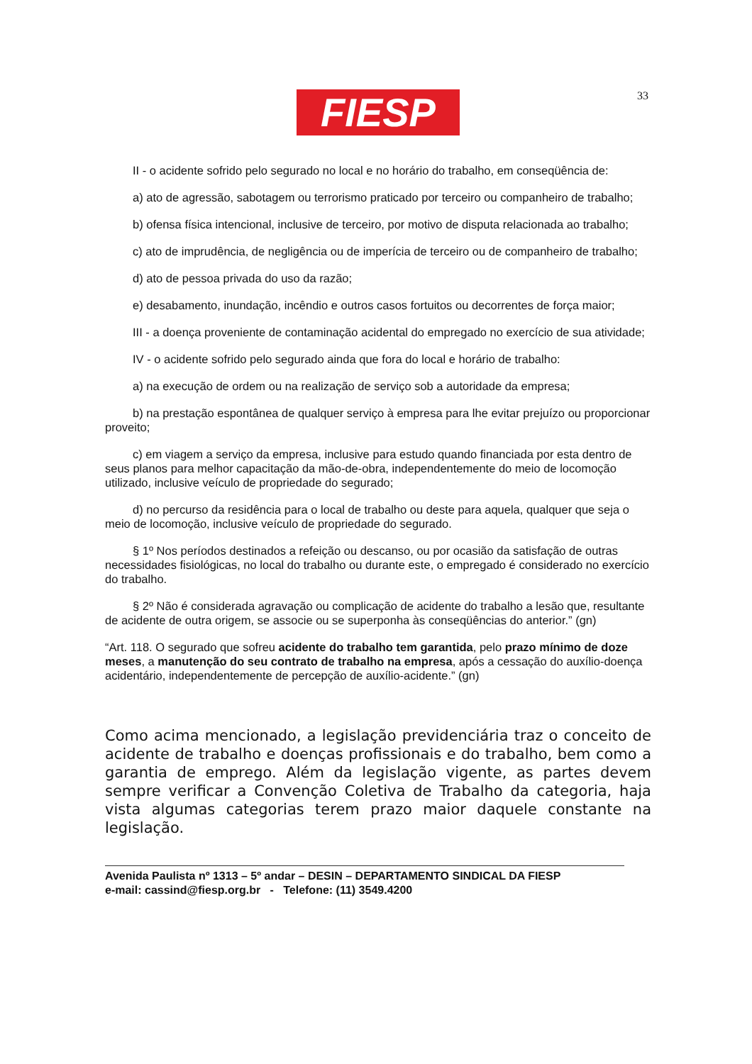FIESP 33
II - o acidente sofrido pelo segurado no local e no horário do trabalho, em conseqüência de:
a) ato de agressão, sabotagem ou terrorismo praticado por terceiro ou companheiro de trabalho;
b) ofensa física intencional, inclusive de terceiro, por motivo de disputa relacionada ao trabalho;
c) ato de imprudência, de negligência ou de imperícia de terceiro ou de companheiro de trabalho;
d) ato de pessoa privada do uso da razão;
e) desabamento, inundação, incêndio e outros casos fortuitos ou decorrentes de força maior;
III - a doença proveniente de contaminação acidental do empregado no exercício de sua atividade;
IV - o acidente sofrido pelo segurado ainda que fora do local e horário de trabalho:
a) na execução de ordem ou na realização de serviço sob a autoridade da empresa;
b) na prestação espontânea de qualquer serviço à empresa para lhe evitar prejuízo ou proporcionar proveito;
c) em viagem a serviço da empresa, inclusive para estudo quando financiada por esta dentro de seus planos para melhor capacitação da mão-de-obra, independentemente do meio de locomoção utilizado, inclusive veículo de propriedade do segurado;
d) no percurso da residência para o local de trabalho ou deste para aquela, qualquer que seja o meio de locomoção, inclusive veículo de propriedade do segurado.
§ 1º Nos períodos destinados a refeição ou descanso, ou por ocasião da satisfação de outras necessidades fisiológicas, no local do trabalho ou durante este, o empregado é considerado no exercício do trabalho.
§ 2º Não é considerada agravação ou complicação de acidente do trabalho a lesão que, resultante de acidente de outra origem, se associe ou se superponha às conseqüências do anterior.” (gn)
“Art. 118. O segurado que sofreu acidente do trabalho tem garantida, pelo prazo mínimo de doze meses, a manutenção do seu contrato de trabalho na empresa, após a cessação do auxílio-doença acidentário, independentemente de percepção de auxílio-acidente.” (gn)
Como acima mencionado, a legislação previdenciária traz o conceito de acidente de trabalho e doenças profissionais e do trabalho, bem como a garantia de emprego. Além da legislação vigente, as partes devem sempre verificar a Convenção Coletiva de Trabalho da categoria, haja vista algumas categorias terem prazo maior daquele constante na legislação.
Avenida Paulista nº 1313 – 5º andar – DESIN – DEPARTAMENTO SINDICAL DA FIESP
e-mail: cassind@fiesp.org.br - Telefone: (11) 3549.4200